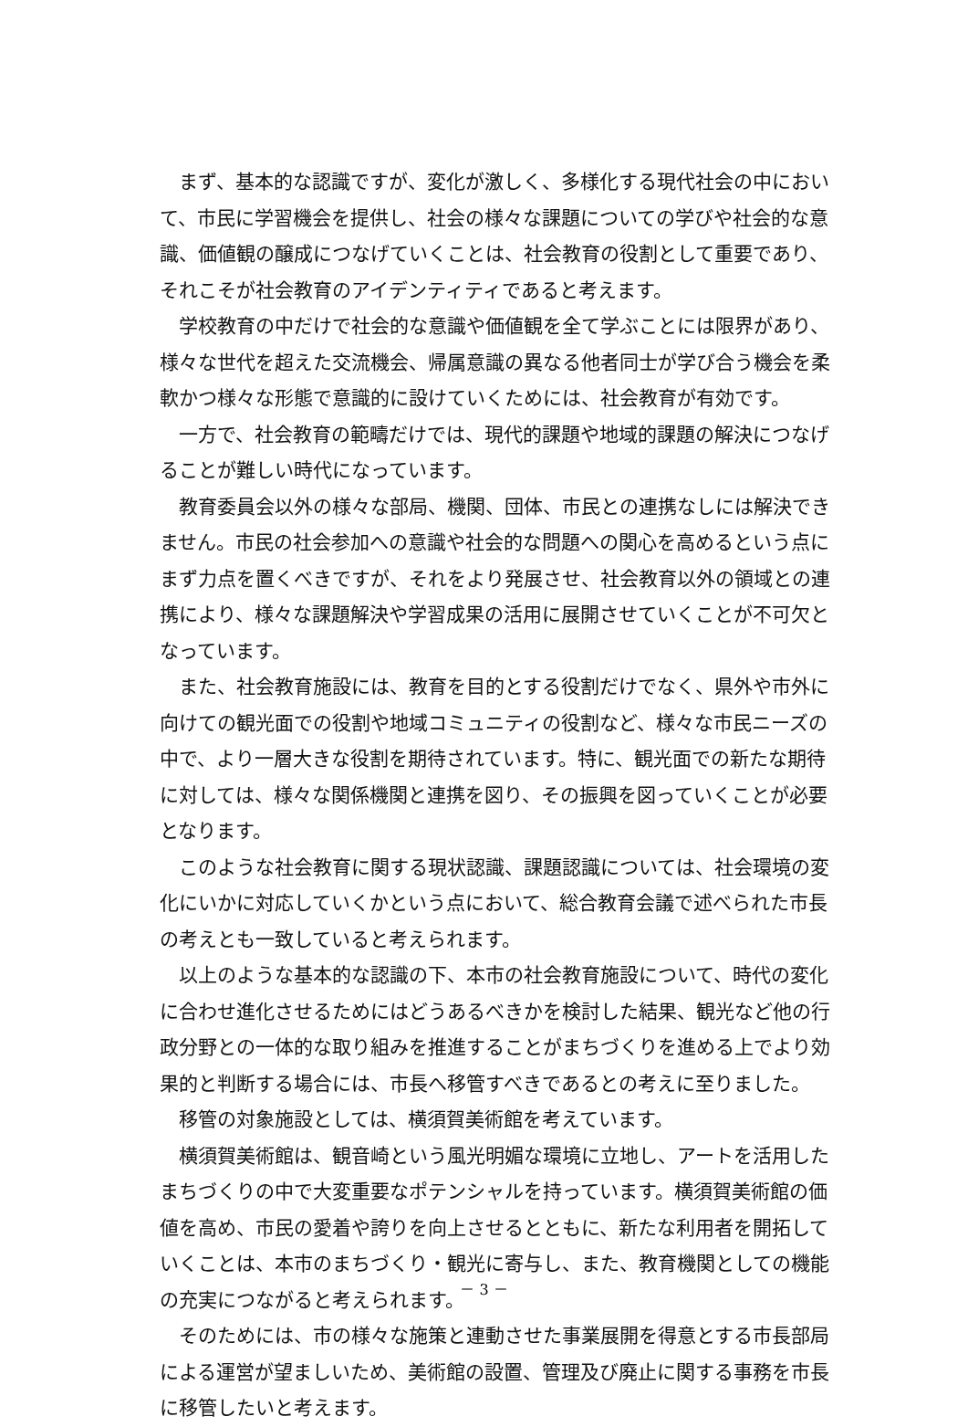まず、基本的な認識ですが、変化が激しく、多様化する現代社会の中において、市民に学習機会を提供し、社会の様々な課題についての学びや社会的な意識、価値観の醸成につなげていくことは、社会教育の役割として重要であり、それこそが社会教育のアイデンティティであると考えます。
学校教育の中だけで社会的な意識や価値観を全て学ぶことには限界があり、様々な世代を超えた交流機会、帰属意識の異なる他者同士が学び合う機会を柔軟かつ様々な形態で意識的に設けていくためには、社会教育が有効です。
一方で、社会教育の範疇だけでは、現代的課題や地域的課題の解決につなげることが難しい時代になっています。
教育委員会以外の様々な部局、機関、団体、市民との連携なしには解決できません。市民の社会参加への意識や社会的な問題への関心を高めるという点にまず力点を置くべきですが、それをより発展させ、社会教育以外の領域との連携により、様々な課題解決や学習成果の活用に展開させていくことが不可欠となっています。
また、社会教育施設には、教育を目的とする役割だけでなく、県外や市外に向けての観光面での役割や地域コミュニティの役割など、様々な市民ニーズの中で、より一層大きな役割を期待されています。特に、観光面での新たな期待に対しては、様々な関係機関と連携を図り、その振興を図っていくことが必要となります。
このような社会教育に関する現状認識、課題認識については、社会環境の変化にいかに対応していくかという点において、総合教育会議で述べられた市長の考えとも一致していると考えられます。
以上のような基本的な認識の下、本市の社会教育施設について、時代の変化に合わせ進化させるためにはどうあるべきかを検討した結果、観光など他の行政分野との一体的な取り組みを推進することがまちづくりを進める上でより効果的と判断する場合には、市長へ移管すべきであるとの考えに至りました。
移管の対象施設としては、横須賀美術館を考えています。
横須賀美術館は、観音崎という風光明媚な環境に立地し、アートを活用したまちづくりの中で大変重要なポテンシャルを持っています。横須賀美術館の価値を高め、市民の愛着や誇りを向上させるとともに、新たな利用者を開拓していくことは、本市のまちづくり・観光に寄与し、また、教育機関としての機能の充実につながると考えられます。
そのためには、市の様々な施策と連動させた事業展開を得意とする市長部局による運営が望ましいため、美術館の設置、管理及び廃止に関する事務を市長に移管したいと考えます。
－ 3 －